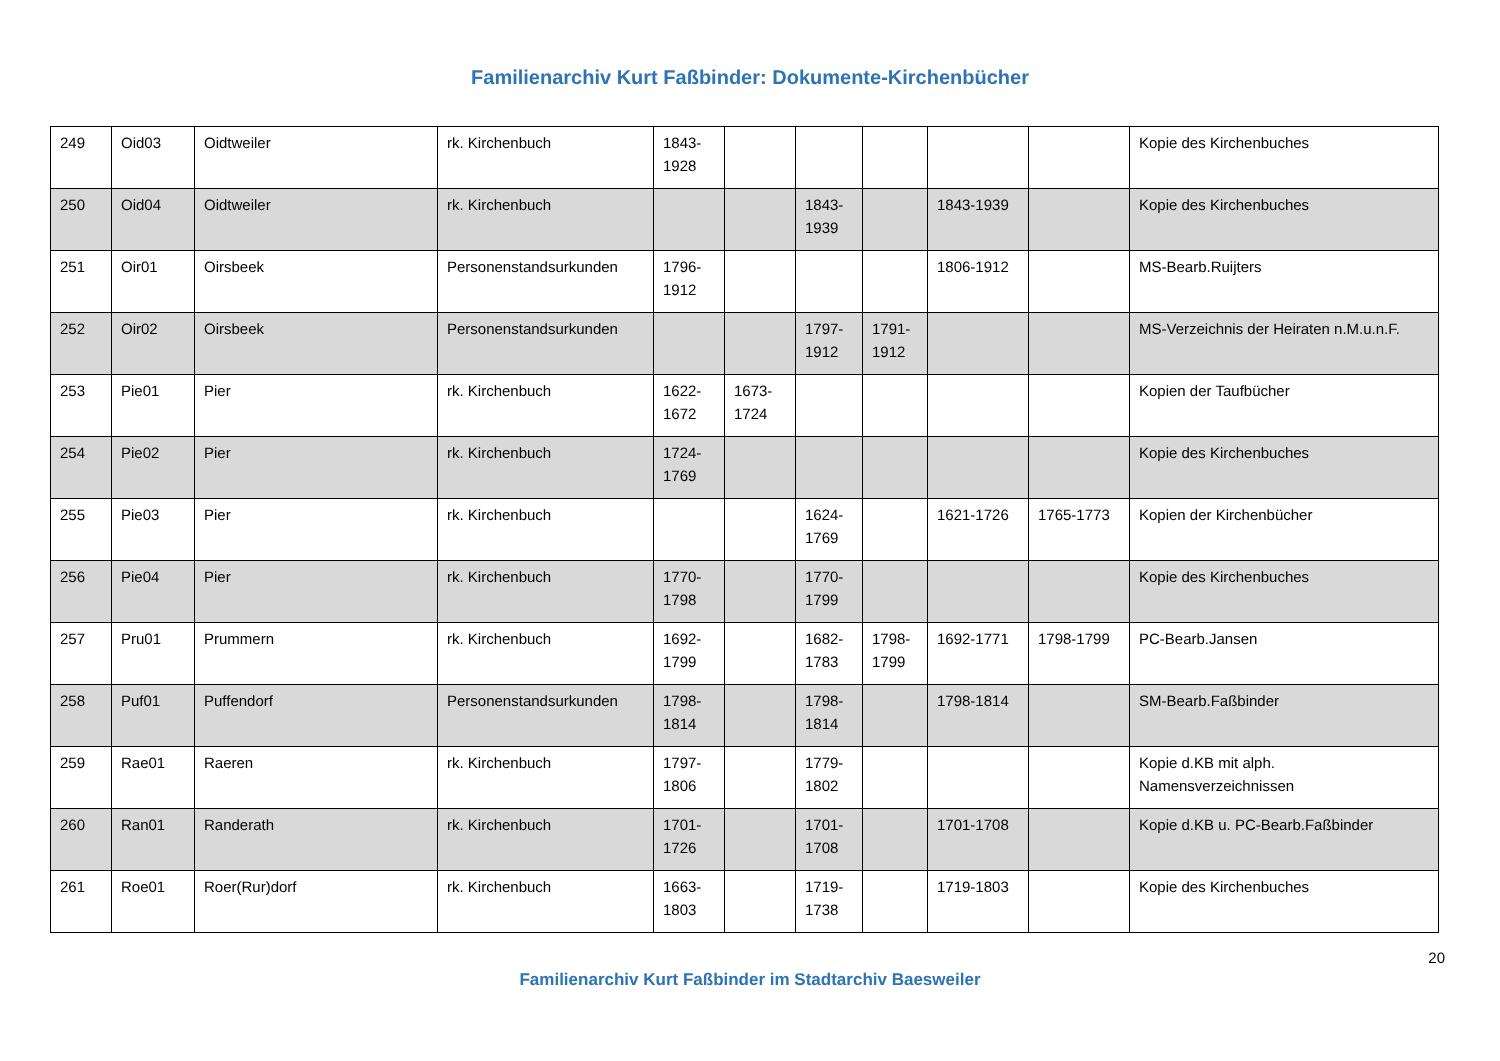Familienarchiv Kurt Faßbinder: Dokumente-Kirchenbücher
| 249 | Oid03 | Oidtweiler | rk. Kirchenbuch | 1843-1928 | | | | | | Kopie des Kirchenbuches |
| 250 | Oid04 | Oidtweiler | rk. Kirchenbuch | | | 1843-1939 | | 1843-1939 | | Kopie des Kirchenbuches |
| 251 | Oir01 | Oirsbeek | Personenstandsurkunden | 1796-1912 | | | | 1806-1912 | | MS-Bearb.Ruijters |
| 252 | Oir02 | Oirsbeek | Personenstandsurkunden | | | 1797-1912 | 1791-1912 | | | MS-Verzeichnis der Heiraten n.M.u.n.F. |
| 253 | Pie01 | Pier | rk. Kirchenbuch | 1622-1672 | 1673-1724 | | | | | Kopien der Taufbücher |
| 254 | Pie02 | Pier | rk. Kirchenbuch | 1724-1769 | | | | | | Kopie des Kirchenbuches |
| 255 | Pie03 | Pier | rk. Kirchenbuch | | | 1624-1769 | | 1621-1726 | 1765-1773 | Kopien der Kirchenbücher |
| 256 | Pie04 | Pier | rk. Kirchenbuch | 1770-1798 | | 1770-1799 | | | | Kopie des Kirchenbuches |
| 257 | Pru01 | Prummern | rk. Kirchenbuch | 1692-1799 | | 1682-1783 | 1798-1799 | 1692-1771 | 1798-1799 | PC-Bearb.Jansen |
| 258 | Puf01 | Puffendorf | Personenstandsurkunden | 1798-1814 | | 1798-1814 | | 1798-1814 | | SM-Bearb.Faßbinder |
| 259 | Rae01 | Raeren | rk. Kirchenbuch | 1797-1806 | | 1779-1802 | | | | Kopie d.KB mit alph. Namensverzeichnissen |
| 260 | Ran01 | Randerath | rk. Kirchenbuch | 1701-1726 | | 1701-1708 | | 1701-1708 | | Kopie d.KB u. PC-Bearb.Faßbinder |
| 261 | Roe01 | Roer(Rur)dorf | rk. Kirchenbuch | 1663-1803 | | 1719-1738 | | 1719-1803 | | Kopie des Kirchenbuches |
20
Familienarchiv Kurt Faßbinder im Stadtarchiv Baesweiler